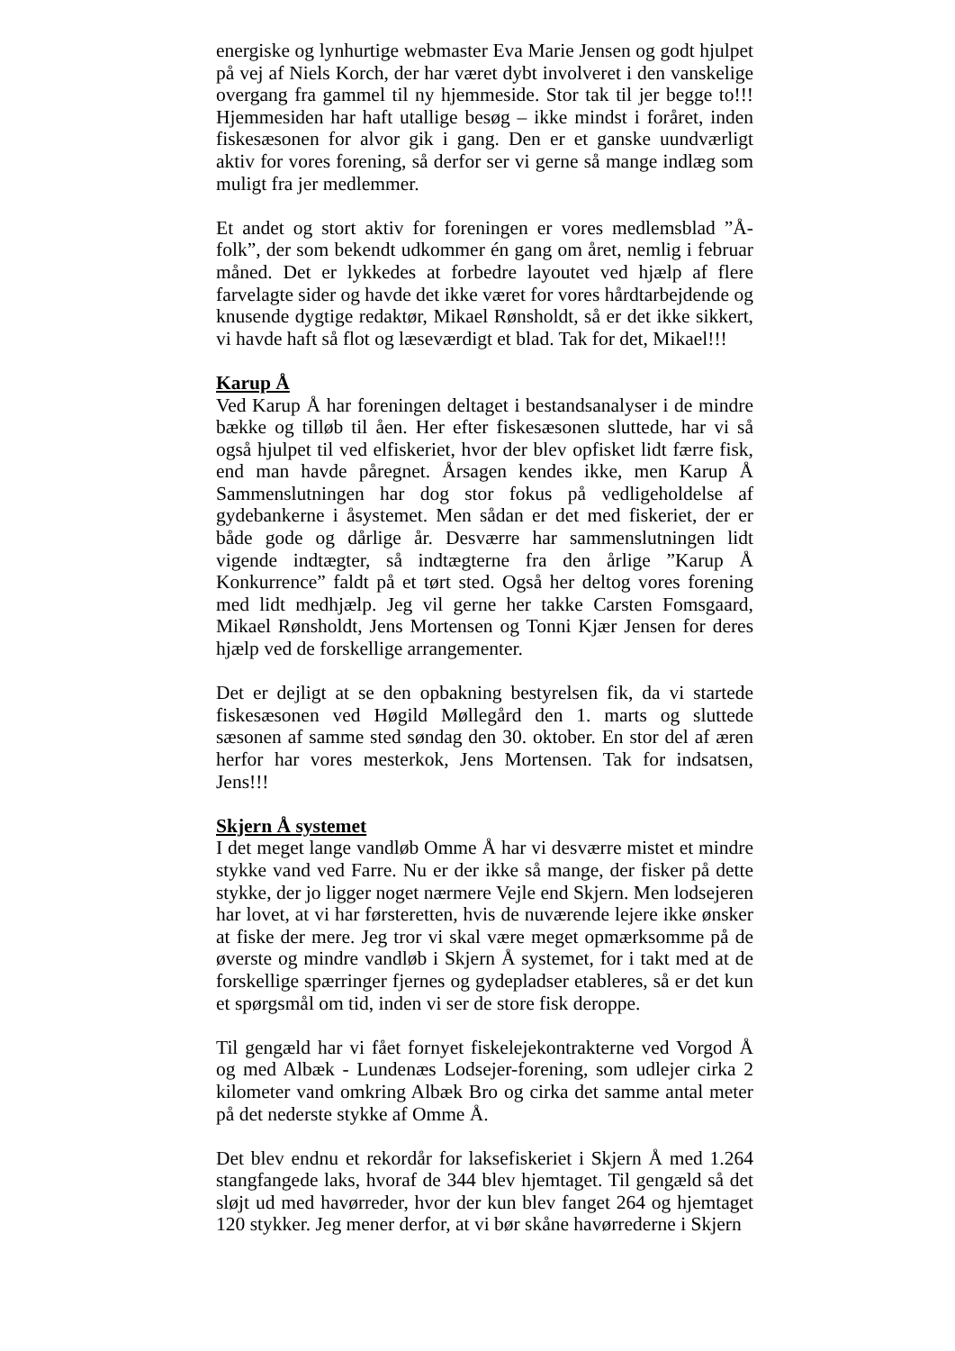energiske og lynhurtige webmaster Eva Marie Jensen og godt hjulpet på vej af Niels Korch, der har været dybt involveret i den vanskelige overgang fra gammel til ny hjemmeside. Stor tak til jer begge to!!! Hjemmesiden har haft utallige besøg – ikke mindst i foråret, inden fiskesæsonen for alvor gik i gang. Den er et ganske uundværligt aktiv for vores forening, så derfor ser vi gerne så mange indlæg som muligt fra jer medlemmer.
Et andet og stort aktiv for foreningen er vores medlemsblad ”Å-folk”, der som bekendt udkommer én gang om året, nemlig i februar måned. Det er lykkedes at forbedre layoutet ved hjælp af flere farvelagte sider og havde det ikke været for vores hårdtarbejdende og knusende dygtige redaktør, Mikael Rønsholdt, så er det ikke sikkert, vi havde haft så flot og læseværdigt et blad. Tak for det, Mikael!!!
Karup Å
Ved Karup Å har foreningen deltaget i bestandsanalyser i de mindre bække og tilløb til åen. Her efter fiskesæsonen sluttede, har vi så også hjulpet til ved elfiskeriet, hvor der blev opfisket lidt færre fisk, end man havde påregnet. Årsagen kendes ikke, men Karup Å Sammenslutningen har dog stor fokus på vedligeholdelse af gydebankerne i åsystemet. Men sådan er det med fiskeriet, der er både gode og dårlige år. Desværre har sammenslutningen lidt vigende indtægter, så indtægterne fra den årlige ”Karup Å Konkurrence” faldt på et tørt sted. Også her deltog vores forening med lidt medhjælp. Jeg vil gerne her takke Carsten Fomsgaard, Mikael Rønsholdt, Jens Mortensen og Tonni Kjær Jensen for deres hjælp ved de forskellige arrangementer.
Det er dejligt at se den opbakning bestyrelsen fik, da vi startede fiskesæsonen ved Høgild Møllegård den 1. marts og sluttede sæsonen af samme sted søndag den 30. oktober. En stor del af æren herfor har vores mesterkok, Jens Mortensen. Tak for indsatsen, Jens!!!
Skjern Å systemet
I det meget lange vandløb Omme Å har vi desværre mistet et mindre stykke vand ved Farre. Nu er der ikke så mange, der fisker på dette stykke, der jo ligger noget nærmere Vejle end Skjern. Men lodsejeren har lovet, at vi har førsteretten, hvis de nuværende lejere ikke ønsker at fiske der mere. Jeg tror vi skal være meget opmærksomme på de øverste og mindre vandløb i Skjern Å systemet, for i takt med at de forskellige spærringer fjernes og gydepladser etableres, så er det kun et spørgsmål om tid, inden vi ser de store fisk deroppe.
Til gengæld har vi fået fornyet fiskelejekontrakterne ved Vorgod Å og med Albæk - Lundenæs Lodsejer-forening, som udlejer cirka 2 kilometer vand omkring Albæk Bro og cirka det samme antal meter på det nederste stykke af Omme Å.
Det blev endnu et rekordår for laksefiskeriet i Skjern Å med 1.264 stangfangede laks, hvoraf de 344 blev hjemtaget. Til gengæld så det sløjt ud med havørreder, hvor der kun blev fanget 264 og hjemtaget 120 stykker. Jeg mener derfor, at vi bør skåne havørrederne i Skjern